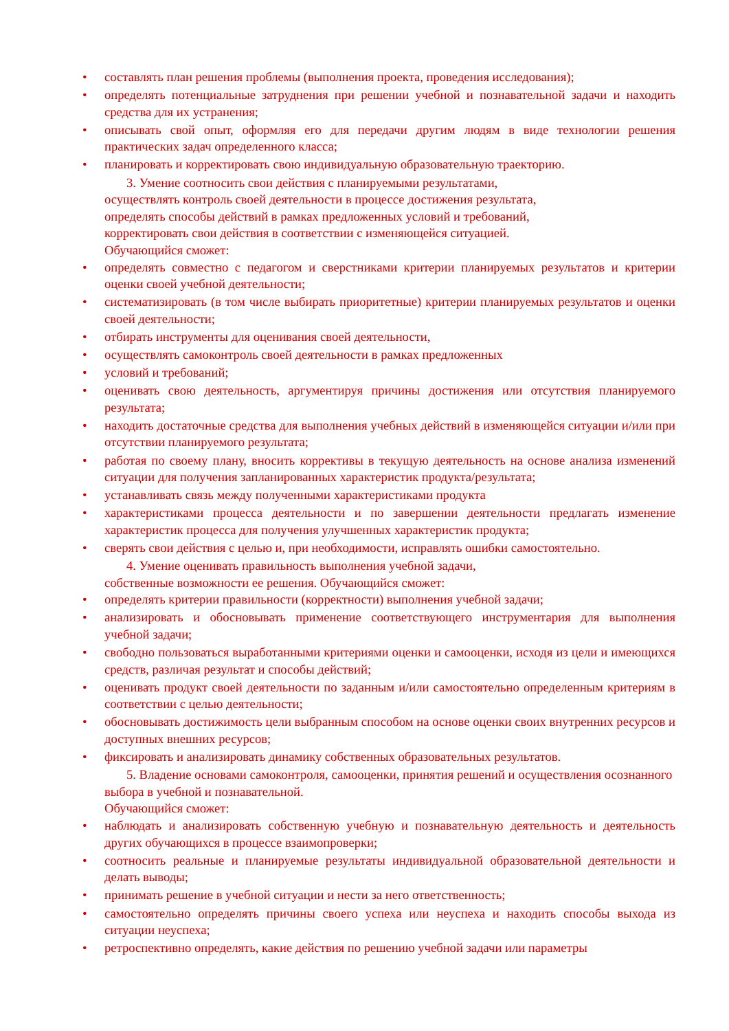• составлять план решения проблемы (выполнения проекта, проведения исследования);
• определять потенциальные затруднения при решении учебной и познавательной задачи и находить средства для их устранения;
• описывать свой опыт, оформляя его для передачи другим людям в виде технологии решения практических задач определенного класса;
• планировать и корректировать свою индивидуальную образовательную траекторию.
3. Умение соотносить свои действия с планируемыми результатами,
осуществлять контроль своей деятельности в процессе достижения результата,
определять способы действий в рамках предложенных условий и требований,
корректировать свои действия в соответствии с изменяющейся ситуацией.
Обучающийся сможет:
• определять совместно с педагогом и сверстниками критерии планируемых результатов и критерии оценки своей учебной деятельности;
• систематизировать (в том числе выбирать приоритетные) критерии планируемых результатов и оценки своей деятельности;
• отбирать инструменты для оценивания своей деятельности,
• осуществлять самоконтроль своей деятельности в рамках предложенных
• условий и требований;
• оценивать свою деятельность, аргументируя причины достижения или отсутствия планируемого результата;
• находить достаточные средства для выполнения учебных действий в изменяющейся ситуации и/или при отсутствии планируемого результата;
• работая по своему плану, вносить коррективы в текущую деятельность на основе анализа изменений ситуации для получения запланированных характеристик продукта/результата;
• устанавливать связь между полученными характеристиками продукта
• характеристиками процесса деятельности и по завершении деятельности предлагать изменение характеристик процесса для получения улучшенных характеристик продукта;
• сверять свои действия с целью и, при необходимости, исправлять ошибки самостоятельно.
4. Умение оценивать правильность выполнения учебной задачи,
собственные возможности ее решения. Обучающийся сможет:
• определять критерии правильности (корректности) выполнения учебной задачи;
• анализировать и обосновывать применение соответствующего инструментария для выполнения учебной задачи;
• свободно пользоваться выработанными критериями оценки и самооценки, исходя из цели и имеющихся средств, различая результат и способы действий;
• оценивать продукт своей деятельности по заданным и/или самостоятельно определенным критериям в соответствии с целью деятельности;
• обосновывать достижимость цели выбранным способом на основе оценки своих внутренних ресурсов и доступных внешних ресурсов;
• фиксировать и анализировать динамику собственных образовательных результатов.
5. Владение основами самоконтроля, самооценки, принятия решений и осуществления осознанного выбора в учебной и познавательной.
Обучающийся сможет:
• наблюдать и анализировать собственную учебную и познавательную деятельность и деятельность других обучающихся в процессе взаимопроверки;
• соотносить реальные и планируемые результаты индивидуальной образовательной деятельности и делать выводы;
• принимать решение в учебной ситуации и нести за него ответственность;
• самостоятельно определять причины своего успеха или неуспеха и находить способы выхода из ситуации неуспеха;
• ретроспективно определять, какие действия по решению учебной задачи или параметры